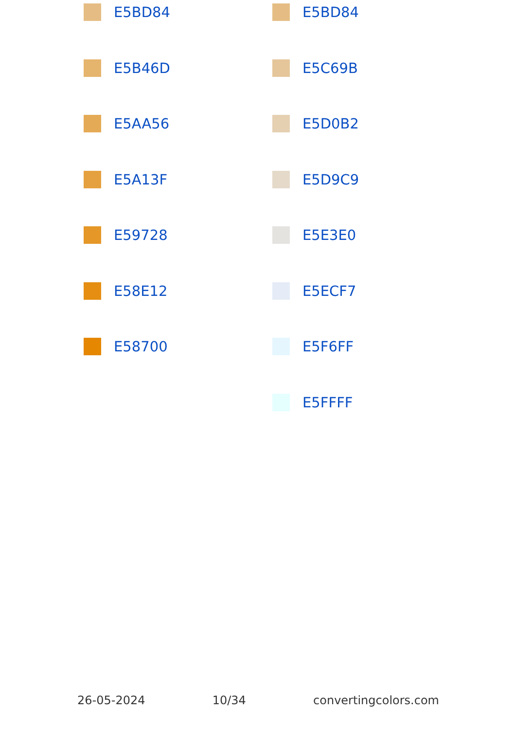E5BD84
E5B46D
E5AA56
E5A13F
E59728
E58E12
E58700
E5BD84
E5C69B
E5D0B2
E5D9C9
E5E3E0
E5ECF7
E5F6FF
E5FFFF
26-05-2024 10/34 convertingcolors.com